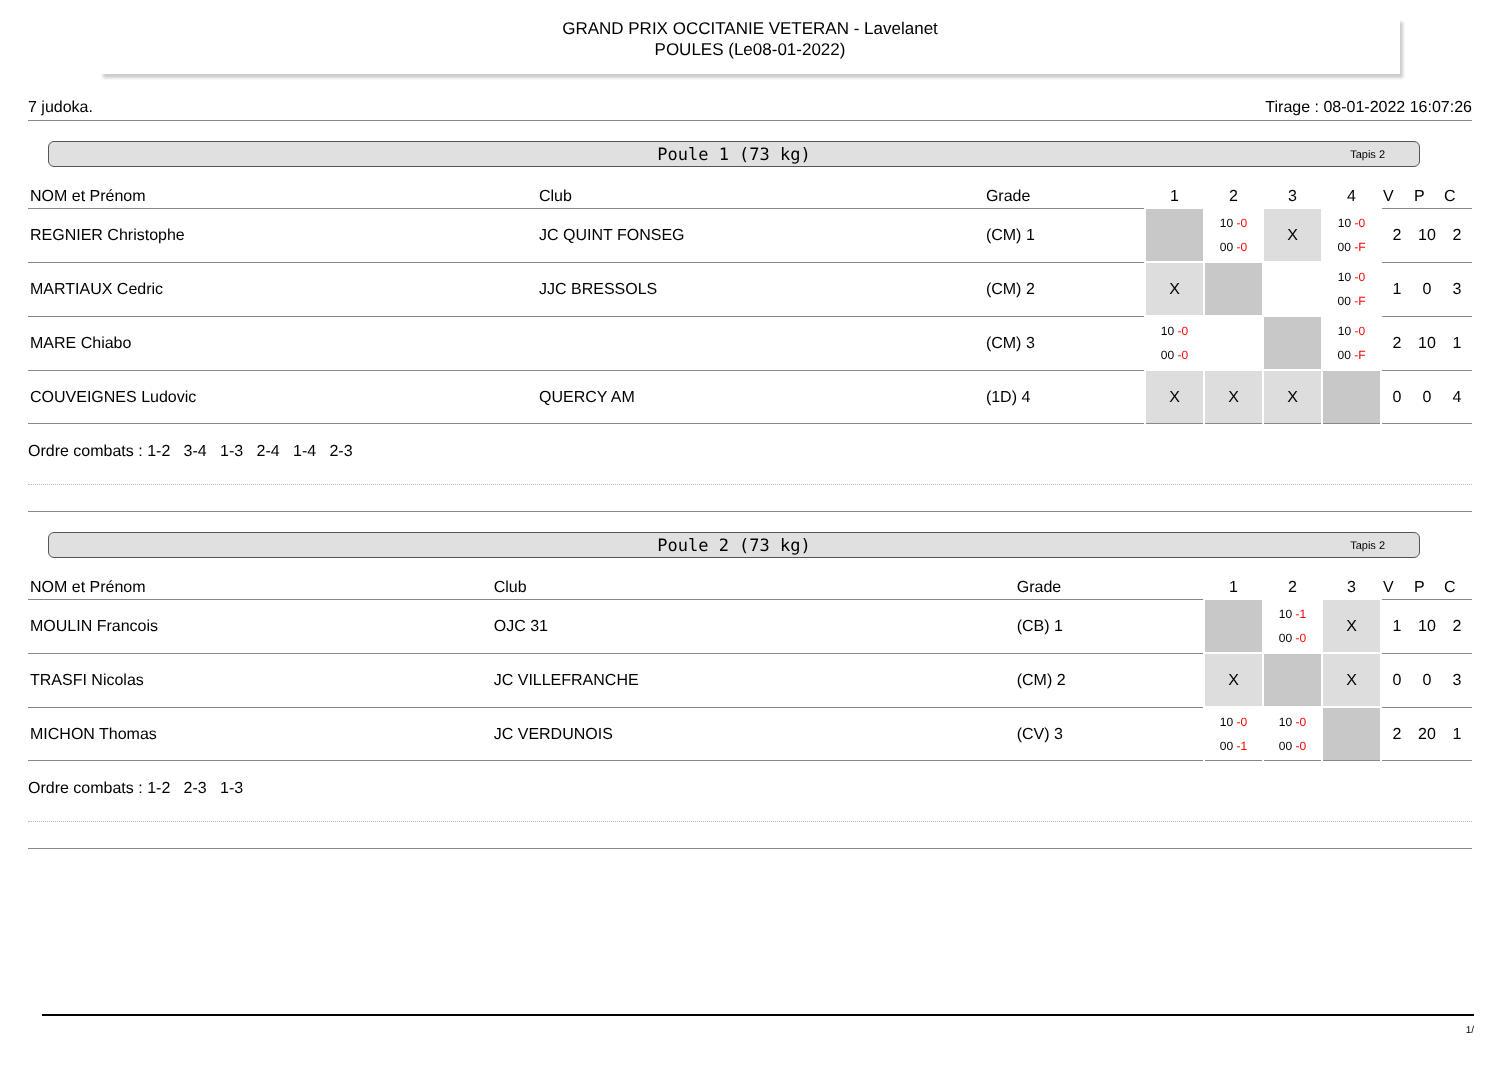GRAND PRIX OCCITANIE VETERAN - Lavelanet
POULES (Le08-01-2022)
7 judoka. Tirage : 08-01-2022 16:07:26
Poule 1 (73 kg) Tapis 2
| NOM et Prénom | Club | Grade | 1 | 2 | 3 | 4 | V | P | C |
| --- | --- | --- | --- | --- | --- | --- | --- | --- | --- |
| REGNIER Christophe | JC QUINT FONSEG | (CM) 1 | | 10 -0 00 -0 | X | 10 -0 00 -F | 2 | 10 | 2 |
| MARTIAUX Cedric | JJC BRESSOLS | (CM) 2 | X | | | 10 -0 00 -F | 1 | 0 | 3 |
| MARE Chiabo | | (CM) 3 | 10 -0 00 -0 | | | 10 -0 00 -F | 2 | 10 | 1 |
| COUVEIGNES Ludovic | QUERCY AM | (1D) 4 | X | X | X | | 0 | 0 | 4 |
Ordre combats : 1-2 3-4 1-3 2-4 1-4 2-3
Poule 2 (73 kg) Tapis 2
| NOM et Prénom | Club | Grade | 1 | 2 | 3 | V | P | C |
| --- | --- | --- | --- | --- | --- | --- | --- | --- |
| MOULIN Francois | OJC 31 | (CB) 1 | | 10 -1 00 -0 | X | 1 | 10 | 2 |
| TRASFI Nicolas | JC VILLEFRANCHE | (CM) 2 | X | | X | 0 | 0 | 3 |
| MICHON Thomas | JC VERDUNOIS | (CV) 3 | 10 -0 00 -1 | 10 -0 00 -0 | | 2 | 20 | 1 |
Ordre combats : 1-2 2-3 1-3
1/